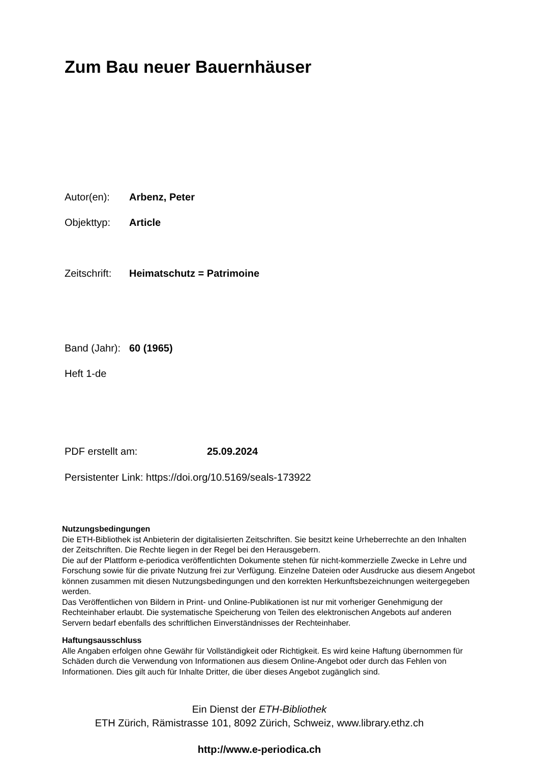Zum Bau neuer Bauernhäuser
Autor(en): Arbenz, Peter
Objekttyp: Article
Zeitschrift: Heimatschutz = Patrimoine
Band (Jahr): 60 (1965)
Heft 1-de
PDF erstellt am: 25.09.2024
Persistenter Link: https://doi.org/10.5169/seals-173922
Nutzungsbedingungen
Die ETH-Bibliothek ist Anbieterin der digitalisierten Zeitschriften. Sie besitzt keine Urheberrechte an den Inhalten der Zeitschriften. Die Rechte liegen in der Regel bei den Herausgebern.
Die auf der Plattform e-periodica veröffentlichten Dokumente stehen für nicht-kommerzielle Zwecke in Lehre und Forschung sowie für die private Nutzung frei zur Verfügung. Einzelne Dateien oder Ausdrucke aus diesem Angebot können zusammen mit diesen Nutzungsbedingungen und den korrekten Herkunftsbezeichnungen weitergegeben werden.
Das Veröffentlichen von Bildern in Print- und Online-Publikationen ist nur mit vorheriger Genehmigung der Rechteinhaber erlaubt. Die systematische Speicherung von Teilen des elektronischen Angebots auf anderen Servern bedarf ebenfalls des schriftlichen Einverständnisses der Rechteinhaber.
Haftungsausschluss
Alle Angaben erfolgen ohne Gewähr für Vollständigkeit oder Richtigkeit. Es wird keine Haftung übernommen für Schäden durch die Verwendung von Informationen aus diesem Online-Angebot oder durch das Fehlen von Informationen. Dies gilt auch für Inhalte Dritter, die über dieses Angebot zugänglich sind.
Ein Dienst der ETH-Bibliothek
ETH Zürich, Rämistrasse 101, 8092 Zürich, Schweiz, www.library.ethz.ch
http://www.e-periodica.ch